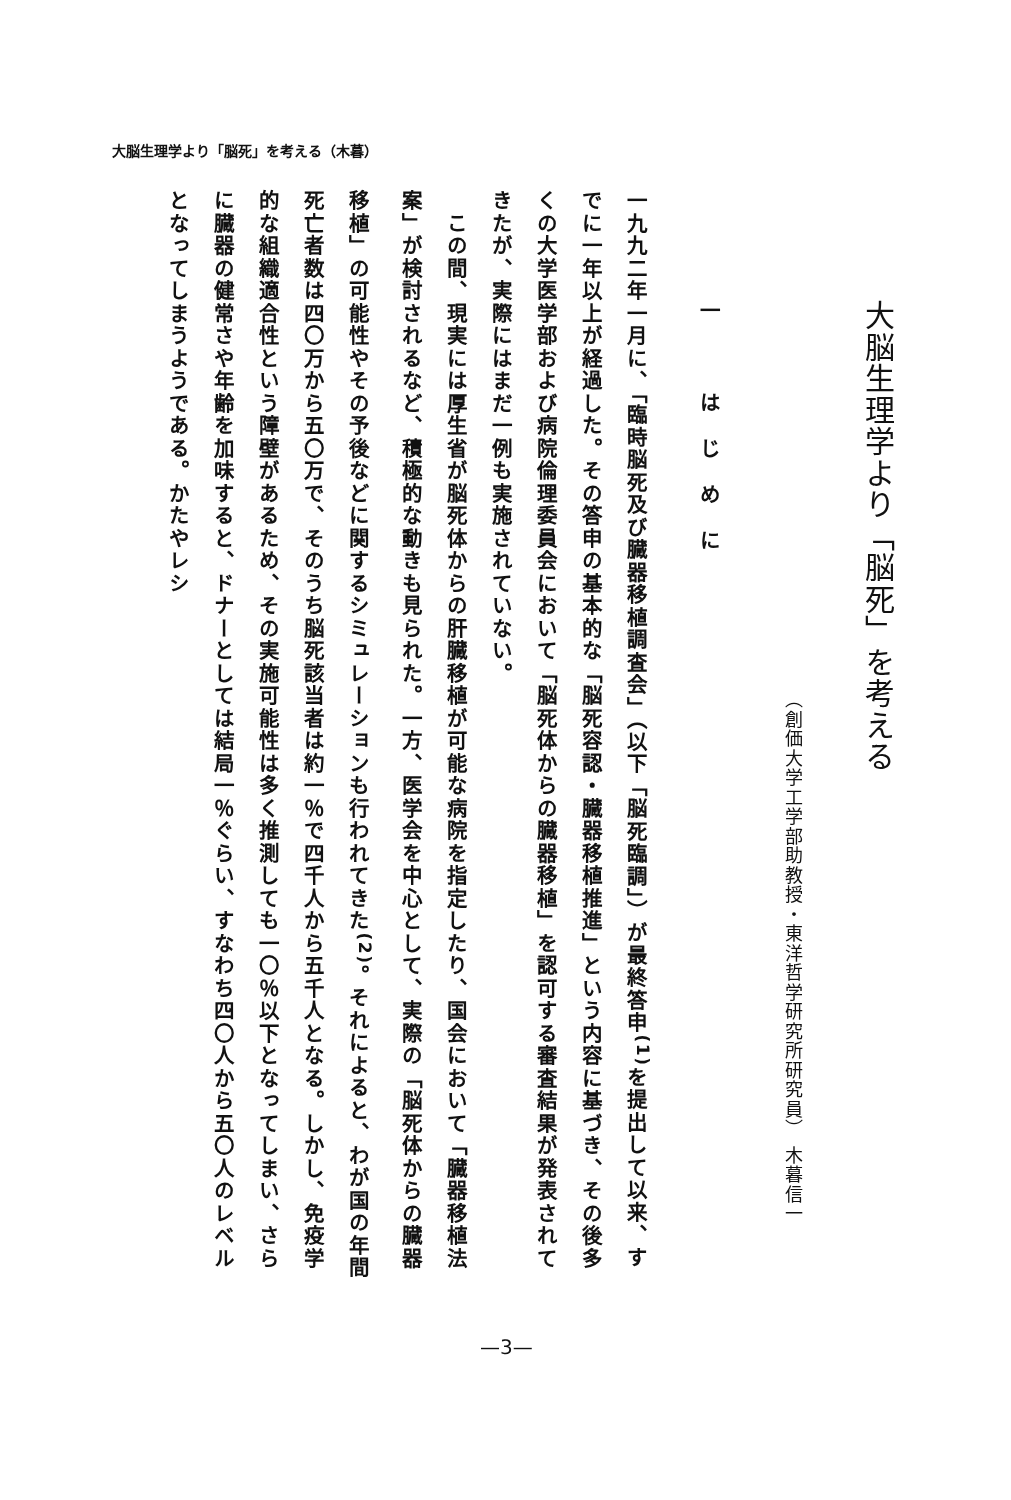大脳生理学より「脳死」を考える（木暮）
大脳生理学より「脳死」を考える
（創価大学工学部助教授・東洋哲学研究所研究員） 木暮信一
一　はじめに
一九九二年一月に、「臨時脳死及び臓器移植調査会」（以下「脳死臨調」）が最終答申<sup>(1)</sup>を提出して以来、すでに一年以上が経過した。その答申の基本的な「脳死容認・臓器移植推進」という内容に基づき、その後多くの大学医学部および病院倫理委員会において「脳死体からの臓器移植」を認可する審査結果が発表されてきたが、実際にはまだ一例も実施されていない。
　この間、現実には厚生省が脳死体からの肝臓移植が可能な病院を指定したり、国会において「臓器移植法案」が検討されるなど、積極的な動きも見られた。一方、医学会を中心として、実際の「脳死体からの臓器移植」の可能性やその予後などに関するシミュレーションも行われてきた<sup>(2)</sup>。それによると、わが国の年間死亡者数は四〇万から五〇万で、そのうち脳死該当者は約一％で四千人から五千人となる。しかし、免疫学的な組織適合性という障壁があるため、その実施可能性は多く推測しても一〇％以下となってしまい、さらに臓器の健常さや年齢を加味すると、ドナーとしては結局一％ぐらい、すなわち四〇人から五〇人のレベルとなってしまうようである。かたやレシ
—3—